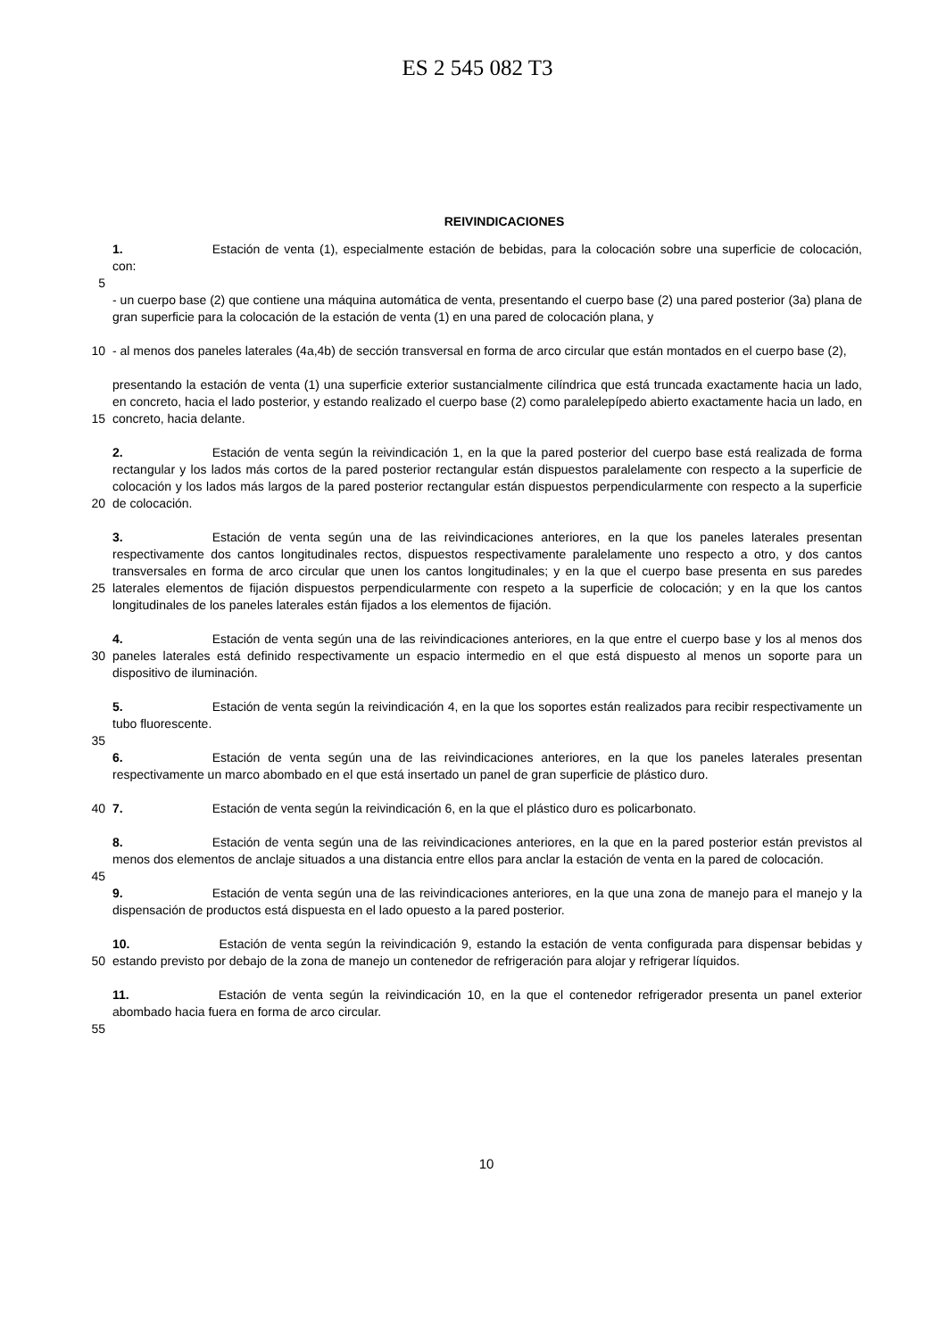ES 2 545 082 T3
REIVINDICACIONES
1. Estación de venta (1), especialmente estación de bebidas, para la colocación sobre una superficie de colocación, con:
5
- un cuerpo base (2) que contiene una máquina automática de venta, presentando el cuerpo base (2) una pared posterior (3a) plana de gran superficie para la colocación de la estación de venta (1) en una pared de colocación plana, y
10 - al menos dos paneles laterales (4a,4b) de sección transversal en forma de arco circular que están montados en el cuerpo base (2),
15 presentando la estación de venta (1) una superficie exterior sustancialmente cilíndrica que está truncada exactamente hacia un lado, en concreto, hacia el lado posterior, y estando realizado el cuerpo base (2) como paralelepípedo abierto exactamente hacia un lado, en concreto, hacia delante.
20 2. Estación de venta según la reivindicación 1, en la que la pared posterior del cuerpo base está realizada de forma rectangular y los lados más cortos de la pared posterior rectangular están dispuestos paralelamente con respecto a la superficie de colocación y los lados más largos de la pared posterior rectangular están dispuestos perpendicularmente con respecto a la superficie de colocación.
25 3. Estación de venta según una de las reivindicaciones anteriores, en la que los paneles laterales presentan respectivamente dos cantos longitudinales rectos, dispuestos respectivamente paralelamente uno respecto a otro, y dos cantos transversales en forma de arco circular que unen los cantos longitudinales; y en la que el cuerpo base presenta en sus paredes laterales elementos de fijación dispuestos perpendicularmente con respeto a la superficie de colocación; y en la que los cantos longitudinales de los paneles laterales están fijados a los elementos de fijación.
30 4. Estación de venta según una de las reivindicaciones anteriores, en la que entre el cuerpo base y los al menos dos paneles laterales está definido respectivamente un espacio intermedio en el que está dispuesto al menos un soporte para un dispositivo de iluminación.
5. Estación de venta según la reivindicación 4, en la que los soportes están realizados para recibir respectivamente un tubo fluorescente.
35
6. Estación de venta según una de las reivindicaciones anteriores, en la que los paneles laterales presentan respectivamente un marco abombado en el que está insertado un panel de gran superficie de plástico duro.
40 7. Estación de venta según la reivindicación 6, en la que el plástico duro es policarbonato.
8. Estación de venta según una de las reivindicaciones anteriores, en la que en la pared posterior están previstos al menos dos elementos de anclaje situados a una distancia entre ellos para anclar la estación de venta en la pared de colocación.
45
9. Estación de venta según una de las reivindicaciones anteriores, en la que una zona de manejo para el manejo y la dispensación de productos está dispuesta en el lado opuesto a la pared posterior.
50 10. Estación de venta según la reivindicación 9, estando la estación de venta configurada para dispensar bebidas y estando previsto por debajo de la zona de manejo un contenedor de refrigeración para alojar y refrigerar líquidos.
11. Estación de venta según la reivindicación 10, en la que el contenedor refrigerador presenta un panel exterior abombado hacia fuera en forma de arco circular.
55
10